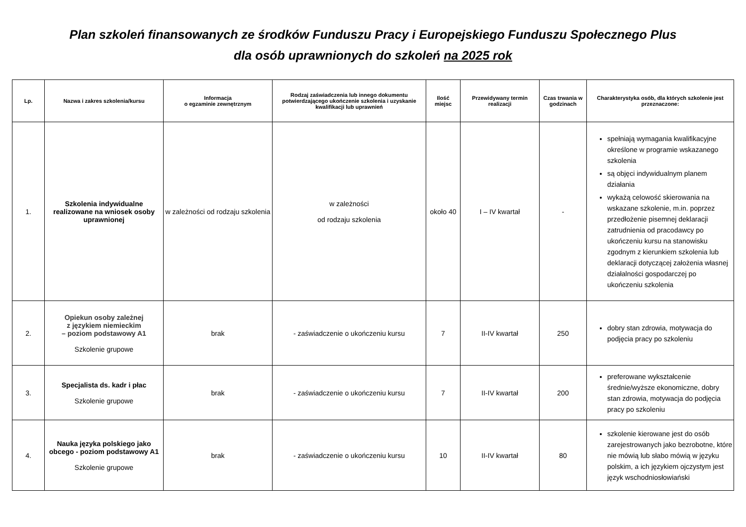Plan szkoleń finansowanych ze środków Funduszu Pracy i Europejskiego Funduszu Społecznego Plus
dla osób uprawnionych do szkoleń na 2025 rok
| Lp. | Nazwa i zakres szkolenia/kursu | Informacja o egzaminie zewnętrznym | Rodzaj zaświadczenia lub innego dokumentu potwierdzającego ukończenie szkolenia i uzyskanie kwalifikacji lub uprawnień | Ilość miejsc | Przewidywany termin realizacji | Czas trwania w godzinach | Charakterystyka osób, dla których szkolenie jest przeznaczone: |
| --- | --- | --- | --- | --- | --- | --- | --- |
| 1. | Szkolenia indywidualne realizowane na wniosek osoby uprawnionej | w zależności od rodzaju szkolenia | w zależności od rodzaju szkolenia | około 40 | I – IV kwartał | - | spełniają wymagania kwalifikacyjne określone w programie wskazanego szkolenia są objęci indywidualnym planem działania wykażą celowość skierowania na wskazane szkolenie, m.in. poprzez przedłożenie pisemnej deklaracji zatrudnienia od pracodawcy po ukończeniu kursu na stanowisku zgodnym z kierunkiem szkolenia lub deklaracji dotyczącej założenia własnej działalności gospodarczej po ukończeniu szkolenia |
| 2. | Opiekun osoby zależnej z językiem niemieckim – poziom podstawowy A1 Szkolenie grupowe | brak | - zaświadczenie o ukończeniu kursu | 7 | II-IV kwartał | 250 | dobry stan zdrowia, motywacja do podjęcia pracy po szkoleniu |
| 3. | Specjalista ds. kadr i płac Szkolenie grupowe | brak | - zaświadczenie o ukończeniu kursu | 7 | II-IV kwartał | 200 | preferowane wykształcenie średnie/wyższe ekonomiczne, dobry stan zdrowia, motywacja do podjęcia pracy po szkoleniu |
| 4. | Nauka języka polskiego jako obcego - poziom podstawowy A1 Szkolenie grupowe | brak | - zaświadczenie o ukończeniu kursu | 10 | II-IV kwartał | 80 | szkolenie kierowane jest do osób zarejestrowanych jako bezrobotne, które nie mówią lub słabo mówią w języku polskim, a ich językiem ojczystym jest język wschodniosłowiański |